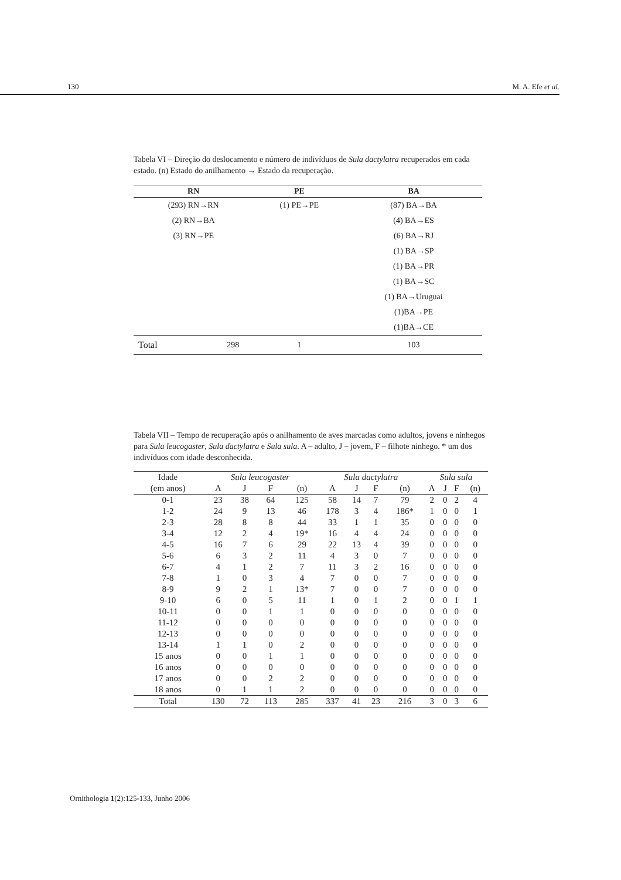130 M. A. Efe et al.
Tabela VI – Direção do deslocamento e número de indivíduos de Sula dactylatra recuperados em cada estado. (n) Estado do anilhamento → Estado da recuperação.
| RN | | PE | BA |
| --- | --- | --- | --- |
| (293) RN→RN | | (1) PE→PE | (87) BA→BA |
| (2) RN→BA | | | (4) BA→ES |
| (3) RN→PE | | | (6) BA→RJ |
| | | | (1) BA→SP |
| | | | (1) BA→PR |
| | | | (1) BA→SC |
| | | | (1) BA→Uruguai |
| | | | (1)BA→PE |
| | | | (1)BA→CE |
| Total | 298 | 1 | 103 |
Tabela VII – Tempo de recuperação após o anilhamento de aves marcadas como adultos, jovens e ninhegos para Sula leucogaster, Sula dactylatra e Sula sula. A – adulto, J – jovem, F – filhote ninhego. * um dos indivíduos com idade desconhecida.
| Idade | Sula leucogaster | | | | Sula dactylatra | | | | Sula sula | | | |
| --- | --- | --- | --- | --- | --- | --- | --- | --- | --- | --- | --- | --- |
| (em anos) | A | J | F | (n) | A | J | F | (n) | A | J | F | (n) |
| 0-1 | 23 | 38 | 64 | 125 | 58 | 14 | 7 | 79 | 2 | 0 | 2 | 4 |
| 1-2 | 24 | 9 | 13 | 46 | 178 | 3 | 4 | 186* | 1 | 0 | 0 | 1 |
| 2-3 | 28 | 8 | 8 | 44 | 33 | 1 | 1 | 35 | 0 | 0 | 0 | 0 |
| 3-4 | 12 | 2 | 4 | 19* | 16 | 4 | 4 | 24 | 0 | 0 | 0 | 0 |
| 4-5 | 16 | 7 | 6 | 29 | 22 | 13 | 4 | 39 | 0 | 0 | 0 | 0 |
| 5-6 | 6 | 3 | 2 | 11 | 4 | 3 | 0 | 7 | 0 | 0 | 0 | 0 |
| 6-7 | 4 | 1 | 2 | 7 | 11 | 3 | 2 | 16 | 0 | 0 | 0 | 0 |
| 7-8 | 1 | 0 | 3 | 4 | 7 | 0 | 0 | 7 | 0 | 0 | 0 | 0 |
| 8-9 | 9 | 2 | 1 | 13* | 7 | 0 | 0 | 7 | 0 | 0 | 0 | 0 |
| 9-10 | 6 | 0 | 5 | 11 | 1 | 0 | 1 | 2 | 0 | 0 | 1 | 1 |
| 10-11 | 0 | 0 | 1 | 1 | 0 | 0 | 0 | 0 | 0 | 0 | 0 | 0 |
| 11-12 | 0 | 0 | 0 | 0 | 0 | 0 | 0 | 0 | 0 | 0 | 0 | 0 |
| 12-13 | 0 | 0 | 0 | 0 | 0 | 0 | 0 | 0 | 0 | 0 | 0 | 0 |
| 13-14 | 1 | 1 | 0 | 2 | 0 | 0 | 0 | 0 | 0 | 0 | 0 | 0 |
| 15 anos | 0 | 0 | 1 | 1 | 0 | 0 | 0 | 0 | 0 | 0 | 0 | 0 |
| 16 anos | 0 | 0 | 0 | 0 | 0 | 0 | 0 | 0 | 0 | 0 | 0 | 0 |
| 17 anos | 0 | 0 | 2 | 2 | 0 | 0 | 0 | 0 | 0 | 0 | 0 | 0 |
| 18 anos | 0 | 1 | 1 | 2 | 0 | 0 | 0 | 0 | 0 | 0 | 0 | 0 |
| Total | 130 | 72 | 113 | 285 | 337 | 41 | 23 | 216 | 3 | 0 | 3 | 6 |
Ornithologia 1(2):125-133, Junho 2006